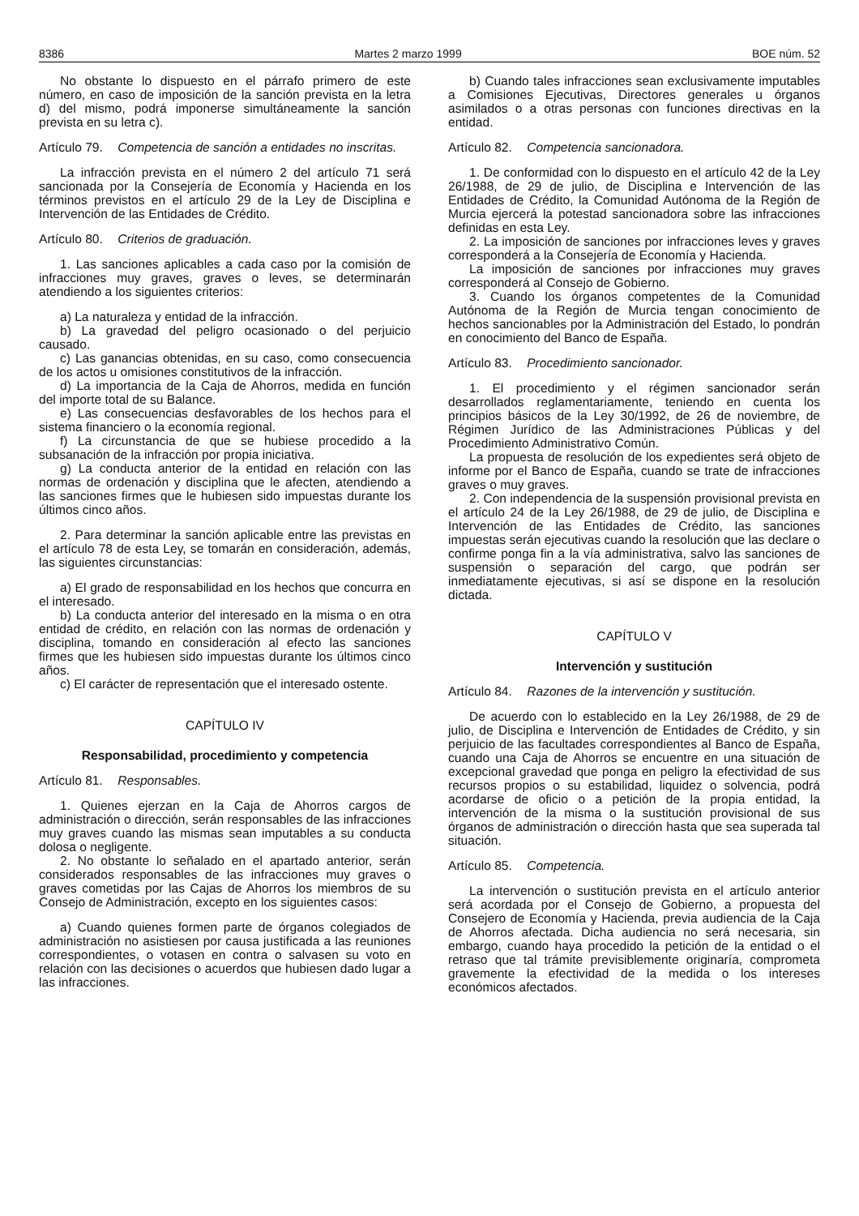8386 Martes 2 marzo 1999 BOE núm. 52
No obstante lo dispuesto en el párrafo primero de este número, en caso de imposición de la sanción prevista en la letra d) del mismo, podrá imponerse simultáneamente la sanción prevista en su letra c).
Artículo 79. Competencia de sanción a entidades no inscritas.
La infracción prevista en el número 2 del artículo 71 será sancionada por la Consejería de Economía y Hacienda en los términos previstos en el artículo 29 de la Ley de Disciplina e Intervención de las Entidades de Crédito.
Artículo 80. Criterios de graduación.
1. Las sanciones aplicables a cada caso por la comisión de infracciones muy graves, graves o leves, se determinarán atendiendo a los siguientes criterios:
a) La naturaleza y entidad de la infracción.
b) La gravedad del peligro ocasionado o del perjuicio causado.
c) Las ganancias obtenidas, en su caso, como consecuencia de los actos u omisiones constitutivos de la infracción.
d) La importancia de la Caja de Ahorros, medida en función del importe total de su Balance.
e) Las consecuencias desfavorables de los hechos para el sistema financiero o la economía regional.
f) La circunstancia de que se hubiese procedido a la subsanación de la infracción por propia iniciativa.
g) La conducta anterior de la entidad en relación con las normas de ordenación y disciplina que le afecten, atendiendo a las sanciones firmes que le hubiesen sido impuestas durante los últimos cinco años.
2. Para determinar la sanción aplicable entre las previstas en el artículo 78 de esta Ley, se tomarán en consideración, además, las siguientes circunstancias:
a) El grado de responsabilidad en los hechos que concurra en el interesado.
b) La conducta anterior del interesado en la misma o en otra entidad de crédito, en relación con las normas de ordenación y disciplina, tomando en consideración al efecto las sanciones firmes que les hubiesen sido impuestas durante los últimos cinco años.
c) El carácter de representación que el interesado ostente.
CAPÍTULO IV
Responsabilidad, procedimiento y competencia
Artículo 81. Responsables.
1. Quienes ejerzan en la Caja de Ahorros cargos de administración o dirección, serán responsables de las infracciones muy graves cuando las mismas sean imputables a su conducta dolosa o negligente.
2. No obstante lo señalado en el apartado anterior, serán considerados responsables de las infracciones muy graves o graves cometidas por las Cajas de Ahorros los miembros de su Consejo de Administración, excepto en los siguientes casos:
a) Cuando quienes formen parte de órganos colegiados de administración no asistiesen por causa justificada a las reuniones correspondientes, o votasen en contra o salvasen su voto en relación con las decisiones o acuerdos que hubiesen dado lugar a las infracciones.
b) Cuando tales infracciones sean exclusivamente imputables a Comisiones Ejecutivas, Directores generales u órganos asimilados o a otras personas con funciones directivas en la entidad.
Artículo 82. Competencia sancionadora.
1. De conformidad con lo dispuesto en el artículo 42 de la Ley 26/1988, de 29 de julio, de Disciplina e Intervención de las Entidades de Crédito, la Comunidad Autónoma de la Región de Murcia ejercerá la potestad sancionadora sobre las infracciones definidas en esta Ley.
2. La imposición de sanciones por infracciones leves y graves corresponderá a la Consejería de Economía y Hacienda.
La imposición de sanciones por infracciones muy graves corresponderá al Consejo de Gobierno.
3. Cuando los órganos competentes de la Comunidad Autónoma de la Región de Murcia tengan conocimiento de hechos sancionables por la Administración del Estado, lo pondrán en conocimiento del Banco de España.
Artículo 83. Procedimiento sancionador.
1. El procedimiento y el régimen sancionador serán desarrollados reglamentariamente, teniendo en cuenta los principios básicos de la Ley 30/1992, de 26 de noviembre, de Régimen Jurídico de las Administraciones Públicas y del Procedimiento Administrativo Común.
La propuesta de resolución de los expedientes será objeto de informe por el Banco de España, cuando se trate de infracciones graves o muy graves.
2. Con independencia de la suspensión provisional prevista en el artículo 24 de la Ley 26/1988, de 29 de julio, de Disciplina e Intervención de las Entidades de Crédito, las sanciones impuestas serán ejecutivas cuando la resolución que las declare o confirme ponga fin a la vía administrativa, salvo las sanciones de suspensión o separación del cargo, que podrán ser inmediatamente ejecutivas, si así se dispone en la resolución dictada.
CAPÍTULO V
Intervención y sustitución
Artículo 84. Razones de la intervención y sustitución.
De acuerdo con lo establecido en la Ley 26/1988, de 29 de julio, de Disciplina e Intervención de Entidades de Crédito, y sin perjuicio de las facultades correspondientes al Banco de España, cuando una Caja de Ahorros se encuentre en una situación de excepcional gravedad que ponga en peligro la efectividad de sus recursos propios o su estabilidad, liquidez o solvencia, podrá acordarse de oficio o a petición de la propia entidad, la intervención de la misma o la sustitución provisional de sus órganos de administración o dirección hasta que sea superada tal situación.
Artículo 85. Competencia.
La intervención o sustitución prevista en el artículo anterior será acordada por el Consejo de Gobierno, a propuesta del Consejero de Economía y Hacienda, previa audiencia de la Caja de Ahorros afectada. Dicha audiencia no será necesaria, sin embargo, cuando haya procedido la petición de la entidad o el retraso que tal trámite previsiblemente originaría, comprometa gravemente la efectividad de la medida o los intereses económicos afectados.